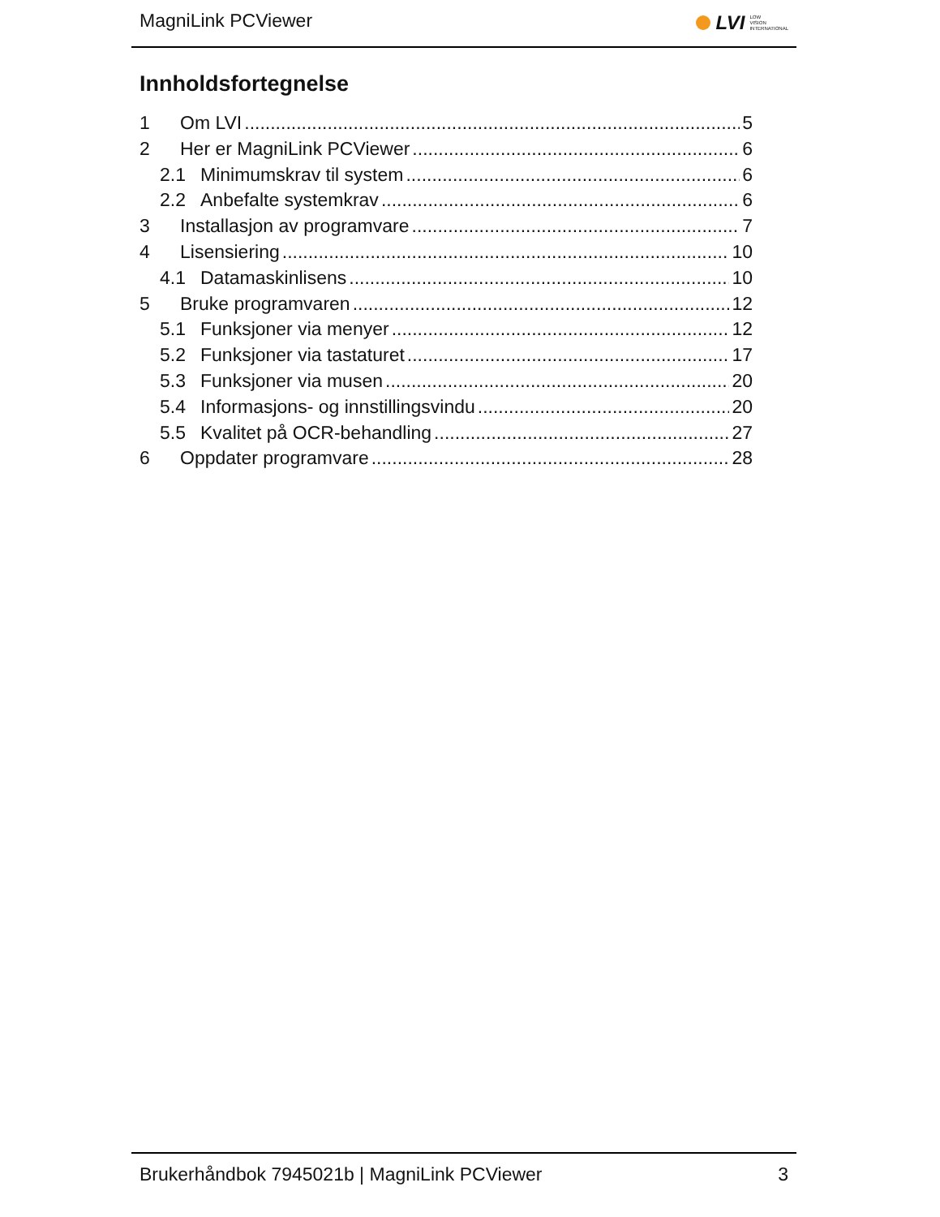MagniLink PCViewer LVI LOW
VISION
INTERNATIONAL
Innholdsfortegnelse
1 Om LVI 5
2 Her er MagniLink PCViewer 6
2.1 Minimumskrav til system 6
2.2 Anbefalte systemkrav 6
3 Installasjon av programvare 7
4 Lisensiering 10
4.1 Datamaskinlisens 10
5 Bruke programvaren 12
5.1 Funksjoner via menyer 12
5.2 Funksjoner via tastaturet 17
5.3 Funksjoner via musen 20
5.4 Informasjons- og innstillingsvindu 20
5.5 Kvalitet på OCR-behandling 27
6 Oppdater programvare 28
Brukerhåndbok 7945021b | MagniLink PCViewer 3